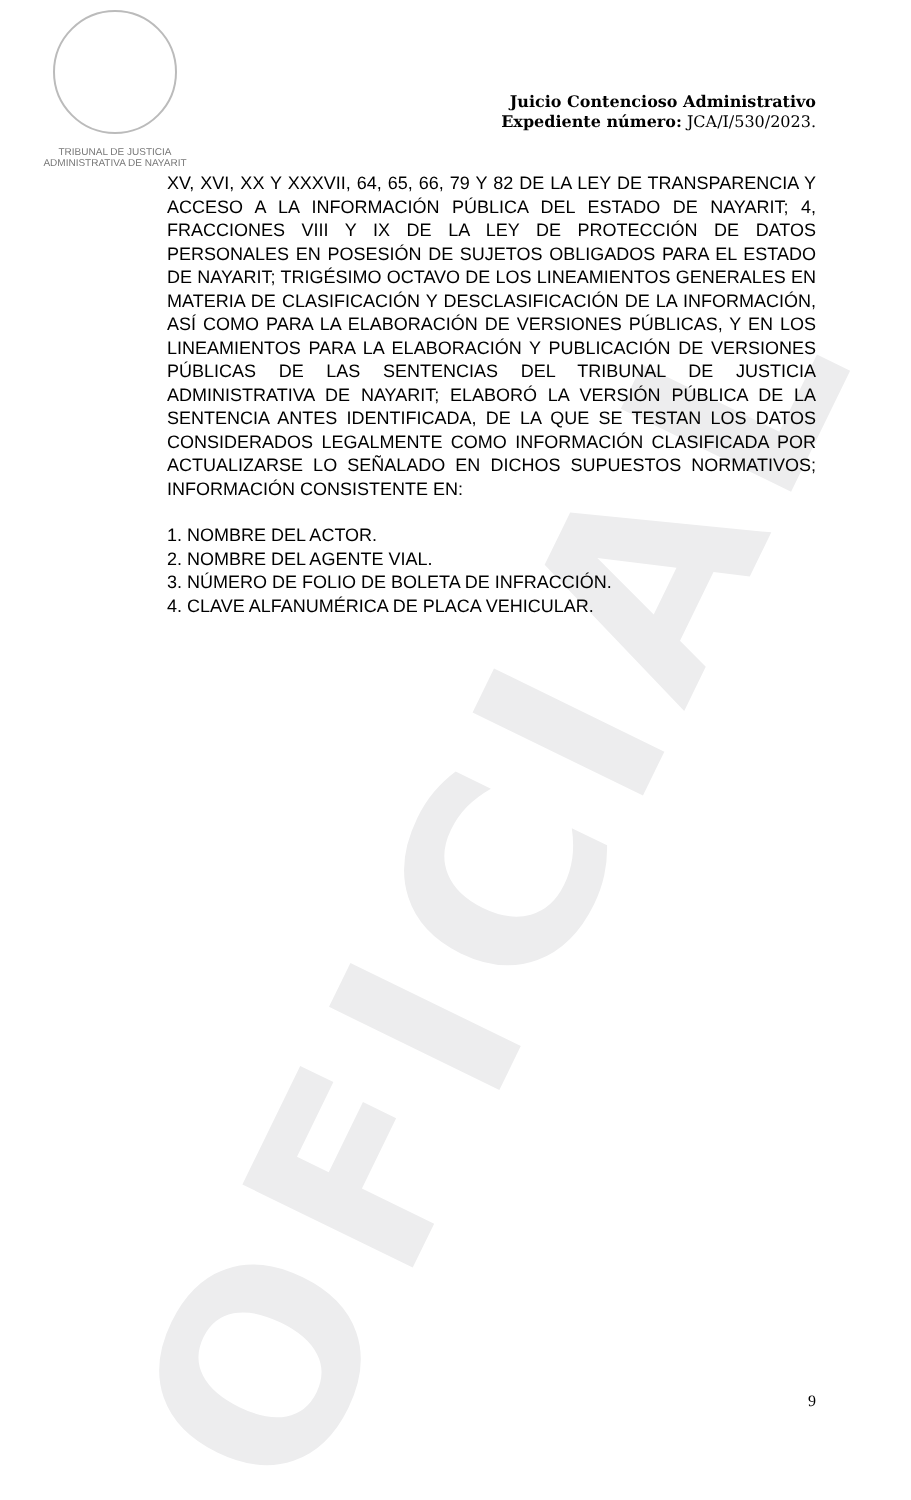OFICIAL
TRIBUNAL DE JUSTICIA
ADMINISTRATIVA DE NAYARIT
Juicio Contencioso Administrativo
Expediente número: JCA/I/530/2023.
XV, XVI, XX Y XXXVII, 64, 65, 66, 79 Y 82 DE LA LEY DE TRANSPARENCIA Y ACCESO A LA INFORMACIÓN PÚBLICA DEL ESTADO DE NAYARIT; 4, FRACCIONES VIII Y IX DE LA LEY DE PROTECCIÓN DE DATOS PERSONALES EN POSESIÓN DE SUJETOS OBLIGADOS PARA EL ESTADO DE NAYARIT; TRIGÉSIMO OCTAVO DE LOS LINEAMIENTOS GENERALES EN MATERIA DE CLASIFICACIÓN Y DESCLASIFICACIÓN DE LA INFORMACIÓN, ASÍ COMO PARA LA ELABORACIÓN DE VERSIONES PÚBLICAS, Y EN LOS LINEAMIENTOS PARA LA ELABORACIÓN Y PUBLICACIÓN DE VERSIONES PÚBLICAS DE LAS SENTENCIAS DEL TRIBUNAL DE JUSTICIA ADMINISTRATIVA DE NAYARIT; ELABORÓ LA VERSIÓN PÚBLICA DE LA SENTENCIA ANTES IDENTIFICADA, DE LA QUE SE TESTAN LOS DATOS CONSIDERADOS LEGALMENTE COMO INFORMACIÓN CLASIFICADA POR ACTUALIZARSE LO SEÑALADO EN DICHOS SUPUESTOS NORMATIVOS; INFORMACIÓN CONSISTENTE EN:
1. NOMBRE DEL ACTOR.
2. NOMBRE DEL AGENTE VIAL.
3. NÚMERO DE FOLIO DE BOLETA DE INFRACCIÓN.
4. CLAVE ALFANUMÉRICA DE PLACA VEHICULAR.
9